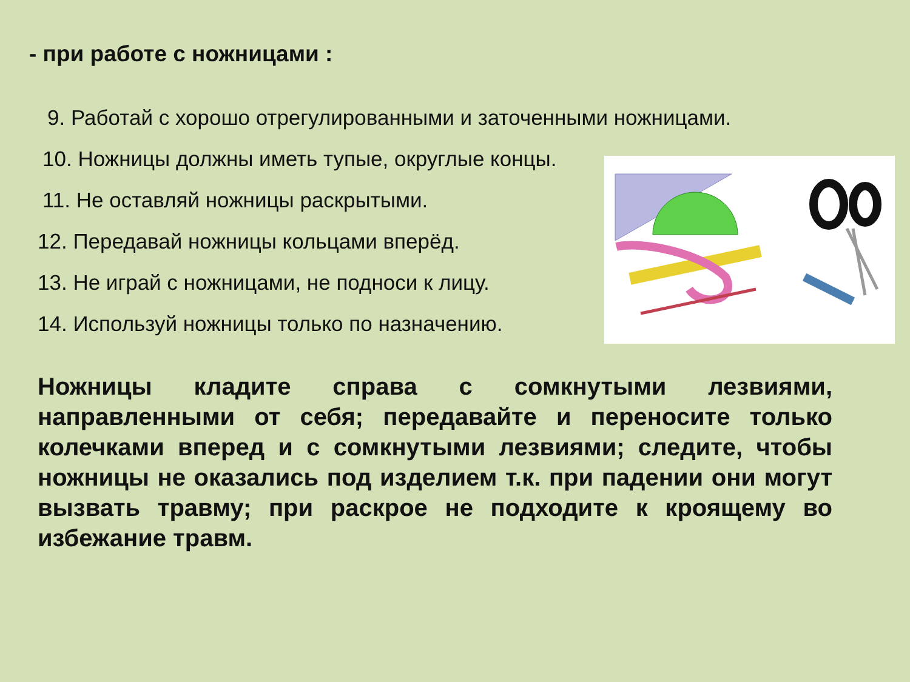- при работе с ножницами :
9. Работай с хорошо отрегулированными и заточенными ножницами.
10. Ножницы должны иметь тупые, округлые концы.
11. Не оставляй ножницы раскрытыми.
12. Передавай ножницы кольцами вперёд.
13. Не играй с ножницами, не подноси к лицу.
14. Используй ножницы только по назначению.
Ножницы кладите справа с сомкнутыми лезвиями, направленными от себя; передавайте и переносите только колечками вперед и с сомкнутыми лезвиями; следите, чтобы ножницы не оказались под изделием т.к. при падении они могут вызвать травму; при раскрое не подходите к кроящему во избежание травм.